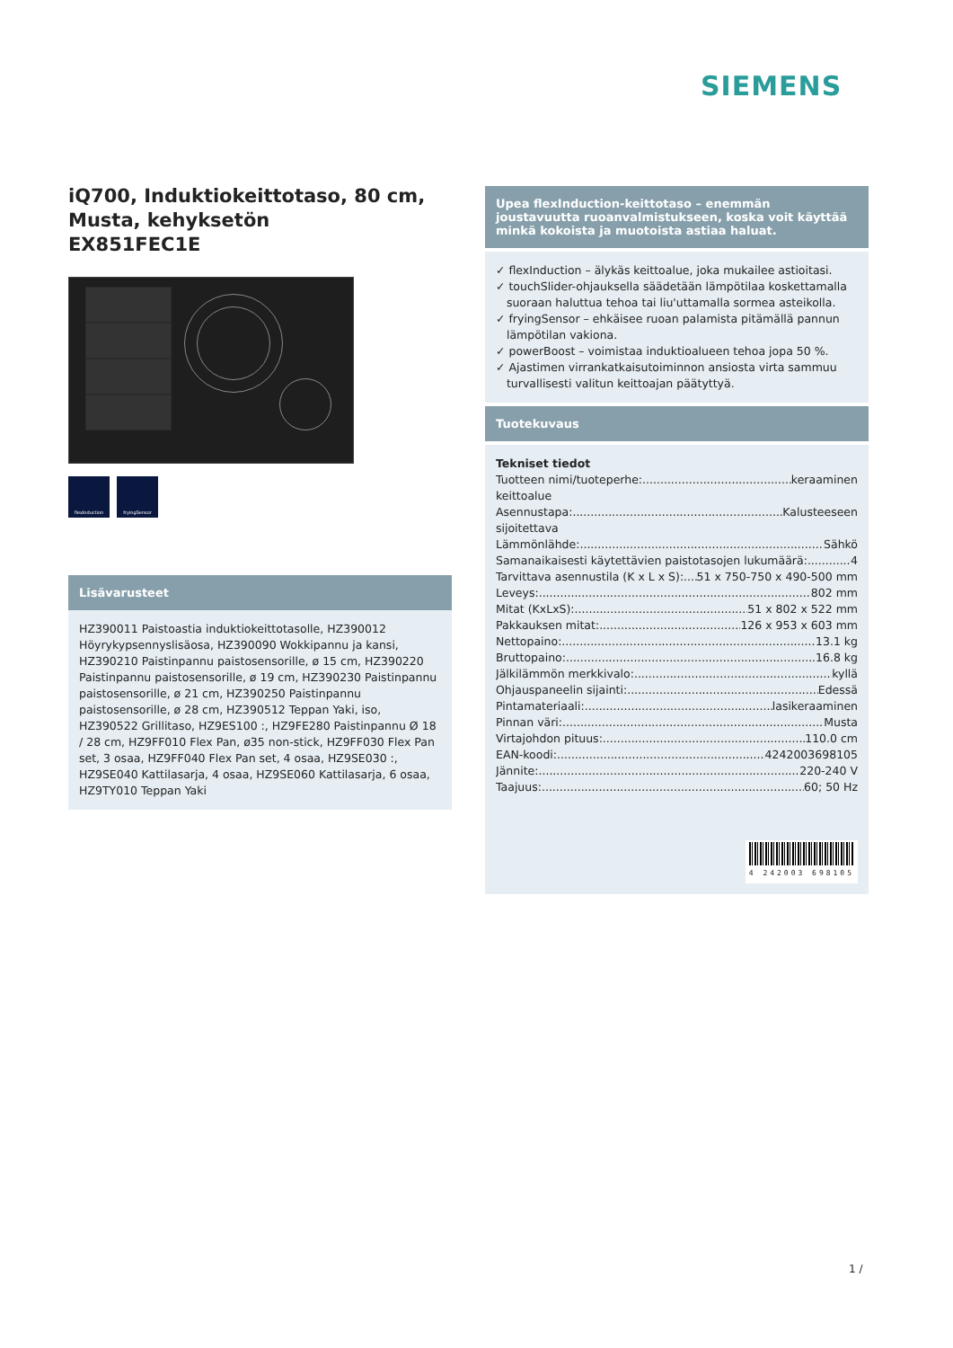SIEMENS
iQ700, Induktiokeittotaso, 80 cm, Musta, kehyksetön
EX851FEC1E
flexInduction fryingSensor
Lisävarusteet
HZ390011 Paistoastia induktiokeittotasolle, HZ390012 Höyrykypsennyslisäosa, HZ390090 Wokkipannu ja kansi, HZ390210 Paistinpannu paistosensorille, ø 15 cm, HZ390220 Paistinpannu paistosensorille, ø 19 cm, HZ390230 Paistinpannu paistosensorille, ø 21 cm, HZ390250 Paistinpannu paistosensorille, ø 28 cm, HZ390512 Teppan Yaki, iso, HZ390522 Grillitaso, HZ9ES100 :, HZ9FE280 Paistinpannu Ø 18 / 28 cm, HZ9FF010 Flex Pan, ø35 non-stick, HZ9FF030 Flex Pan set, 3 osaa, HZ9FF040 Flex Pan set, 4 osaa, HZ9SE030 :, HZ9SE040 Kattilasarja, 4 osaa, HZ9SE060 Kattilasarja, 6 osaa, HZ9TY010 Teppan Yaki
Upea flexInduction-keittotaso – enemmän joustavuutta ruoanvalmistukseen, koska voit käyttää minkä kokoista ja muotoista astiaa haluat.
✓ flexInduction – älykäs keittoalue, joka mukailee astioitasi.
✓ touchSlider-ohjauksella säädetään lämpötilaa koskettamalla
suoraan haluttua tehoa tai liu'uttamalla sormea asteikolla.
✓ fryingSensor – ehkäisee ruoan palamista pitämällä pannun
lämpötilan vakiona.
✓ powerBoost – voimistaa induktioalueen tehoa jopa 50 %.
✓ Ajastimen virrankatkaisutoiminnon ansiosta virta sammuu
turvallisesti valitun keittoajan päätyttyä.
Tuotekuvaus
Tekniset tiedot
Tuotteen nimi/tuoteperhe: keraaminen
keittoalue
Asennustapa: Kalusteeseen
sijoitettava
Lämmönlähde: Sähkö
Samanaikaisesti käytettävien paistotasojen lukumäärä: 4
Tarvittava asennustila (K x L x S): 51 x 750-750 x 490-500 mm
Leveys: 802 mm
Mitat (KxLxS): 51 x 802 x 522 mm
Pakkauksen mitat: 126 x 953 x 603 mm
Nettopaino: 13.1 kg
Bruttopaino: 16.8 kg
Jälkilämmön merkkivalo: kyllä
Ohjauspaneelin sijainti: Edessä
Pintamateriaali: lasikeraaminen
Pinnan väri: Musta
Virtajohdon pituus: 110.0 cm
EAN-koodi: 4242003698105
Jännite: 220-240 V
Taajuus: 60; 50 Hz
4 242003 698105
1 /